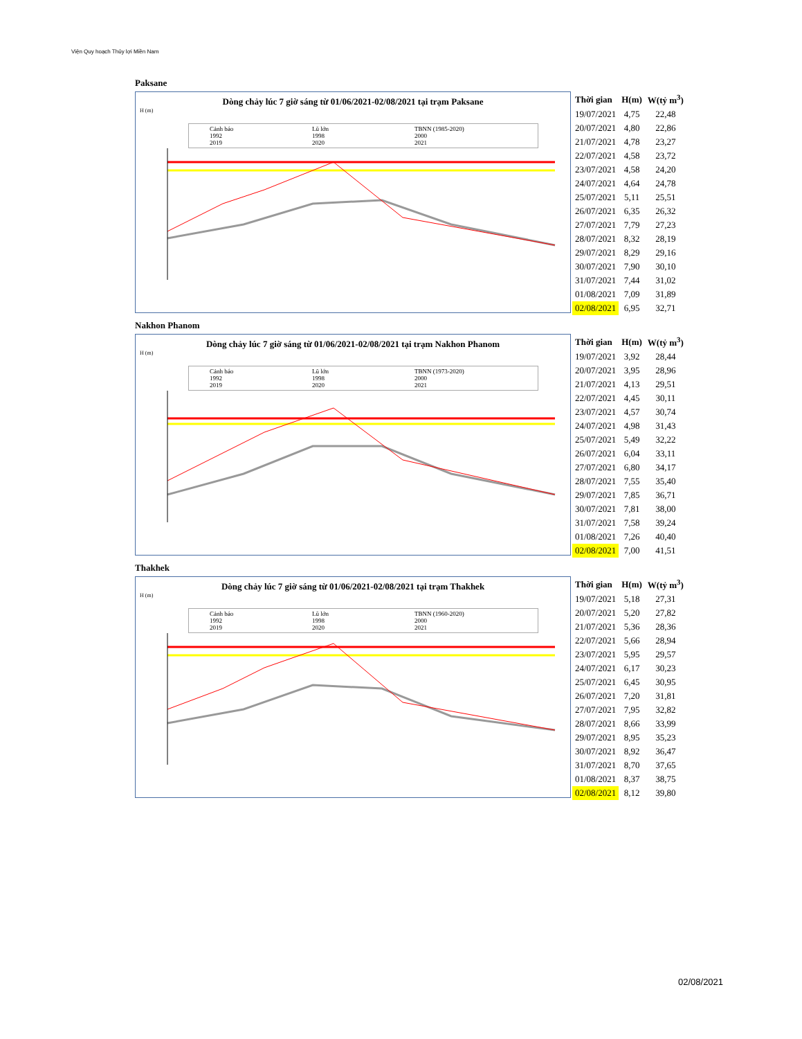Viện Quy hoạch Thủy lợi Miền Nam
Paksane
Dòng chảy lúc 7 giờ sáng từ 01/06/2021-02/08/2021 tại trạm Paksane
H (m)
Cảnh báo Lũ lớn TBNN (1985-2020) 1992 1998 2000 2019 2020 2021
| Thời gian | H(m) | W(tỷ m<sup>3</sup>) |
| --- | --- | --- |
| 19/07/2021 | 4,75 | 22,48 |
| 20/07/2021 | 4,80 | 22,86 |
| 21/07/2021 | 4,78 | 23,27 |
| 22/07/2021 | 4,58 | 23,72 |
| 23/07/2021 | 4,58 | 24,20 |
| 24/07/2021 | 4,64 | 24,78 |
| 25/07/2021 | 5,11 | 25,51 |
| 26/07/2021 | 6,35 | 26,32 |
| 27/07/2021 | 7,79 | 27,23 |
| 28/07/2021 | 8,32 | 28,19 |
| 29/07/2021 | 8,29 | 29,16 |
| 30/07/2021 | 7,90 | 30,10 |
| 31/07/2021 | 7,44 | 31,02 |
| 01/08/2021 | 7,09 | 31,89 |
| 02/08/2021 | 6,95 | 32,71 |
Nakhon Phanom
Dòng chảy lúc 7 giờ sáng từ 01/06/2021-02/08/2021 tại trạm Nakhon Phanom
H (m)
Cảnh báo Lũ lớn TBNN (1973-2020) 1992 1998 2000 2019 2020 2021
| Thời gian | H(m) | W(tỷ m<sup>3</sup>) |
| --- | --- | --- |
| 19/07/2021 | 3,92 | 28,44 |
| 20/07/2021 | 3,95 | 28,96 |
| 21/07/2021 | 4,13 | 29,51 |
| 22/07/2021 | 4,45 | 30,11 |
| 23/07/2021 | 4,57 | 30,74 |
| 24/07/2021 | 4,98 | 31,43 |
| 25/07/2021 | 5,49 | 32,22 |
| 26/07/2021 | 6,04 | 33,11 |
| 27/07/2021 | 6,80 | 34,17 |
| 28/07/2021 | 7,55 | 35,40 |
| 29/07/2021 | 7,85 | 36,71 |
| 30/07/2021 | 7,81 | 38,00 |
| 31/07/2021 | 7,58 | 39,24 |
| 01/08/2021 | 7,26 | 40,40 |
| 02/08/2021 | 7,00 | 41,51 |
Thakhek
Dòng chảy lúc 7 giờ sáng từ 01/06/2021-02/08/2021 tại trạm Thakhek
H (m)
Cảnh báo Lũ lớn TBNN (1960-2020) 1992 1998 2000 2019 2020 2021
| Thời gian | H(m) | W(tỷ m<sup>3</sup>) |
| --- | --- | --- |
| 19/07/2021 | 5,18 | 27,31 |
| 20/07/2021 | 5,20 | 27,82 |
| 21/07/2021 | 5,36 | 28,36 |
| 22/07/2021 | 5,66 | 28,94 |
| 23/07/2021 | 5,95 | 29,57 |
| 24/07/2021 | 6,17 | 30,23 |
| 25/07/2021 | 6,45 | 30,95 |
| 26/07/2021 | 7,20 | 31,81 |
| 27/07/2021 | 7,95 | 32,82 |
| 28/07/2021 | 8,66 | 33,99 |
| 29/07/2021 | 8,95 | 35,23 |
| 30/07/2021 | 8,92 | 36,47 |
| 31/07/2021 | 8,70 | 37,65 |
| 01/08/2021 | 8,37 | 38,75 |
| 02/08/2021 | 8,12 | 39,80 |
02/08/2021